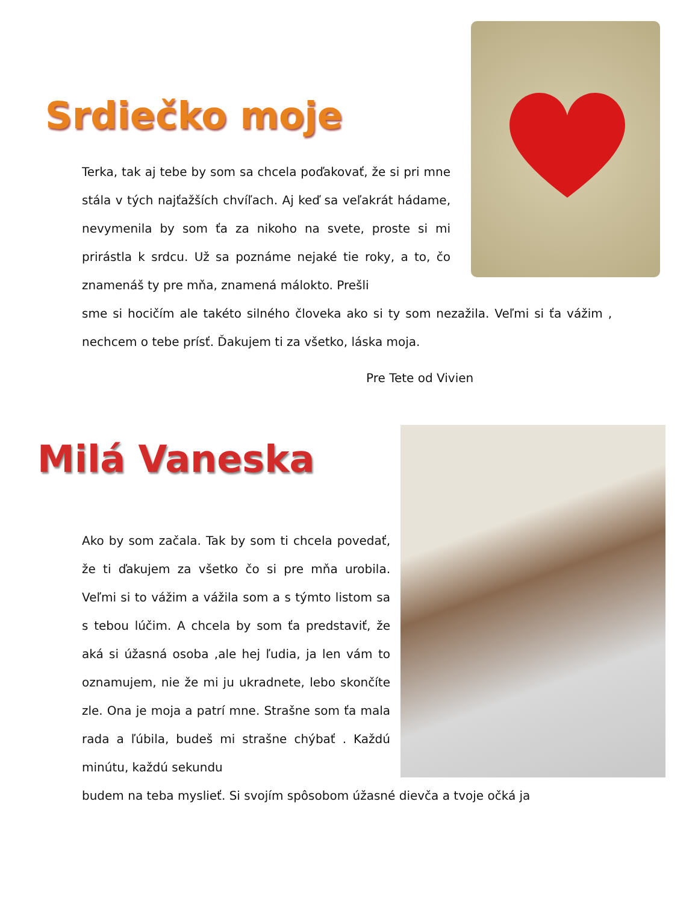Srdiečko moje
Terka, tak aj tebe by som sa chcela poďakovať, že si pri mne stála v tých najťažších chvíľach. Aj keď sa veľakrát hádame, nevymenila by som ťa za nikoho na svete, proste si mi prirástla k srdcu. Už sa poznáme nejaké tie roky, a to, čo znamenáš ty pre mňa, znamená málokto. Prešli
sme si hocičím ale takéto silného človeka ako si ty som nezažila. Veľmi si ťa vážim , nechcem o tebe prísť. Ďakujem ti za všetko, láska moja.
Pre Tete od Vivien
Milá Vaneska
Ako by som začala. Tak by som ti chcela povedať, že ti ďakujem za všetko čo si pre mňa urobila. Veľmi si to vážim a vážila som a s týmto listom sa s tebou lúčim. A chcela by som ťa predstaviť, že aká si úžasná osoba ,ale hej ľudia, ja len vám to oznamujem, nie že mi ju ukradnete, lebo skončíte zle. Ona je moja a patrí mne. Strašne som ťa mala rada a ľúbila, budeš mi strašne chýbať . Každú minútu, každú sekundu
budem na teba myslieť. Si svojím spôsobom úžasné dievča a tvoje očká ja